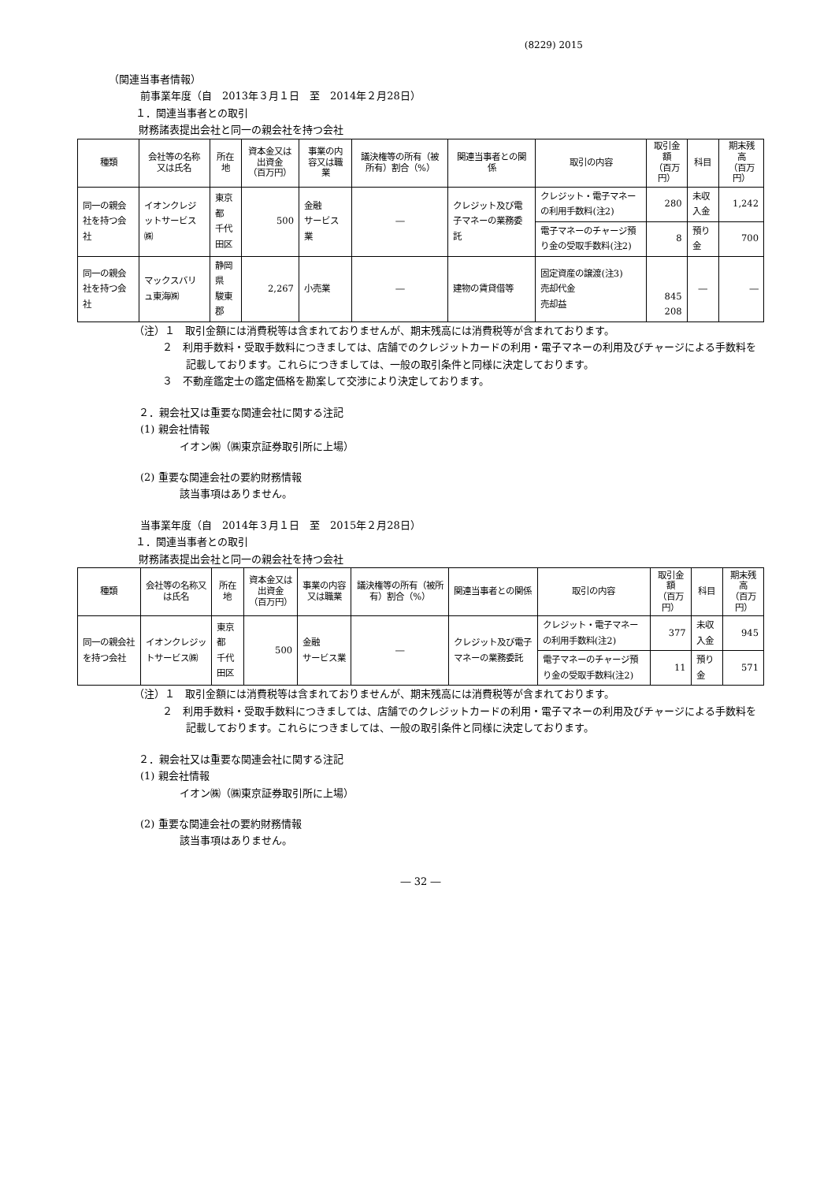(8229) 2015
（関連当事者情報）
前事業年度（自　2013年３月１日　至　2014年２月28日）
１．関連当事者との取引
財務諸表提出会社と同一の親会社を持つ会社
| 種類 | 会社等の名称又は氏名 | 所在地 | 資本金又は出資金 （百万円） | 事業の内容又は職業 | 議決権等の所有（被所有）割合（%） | 関連当事者との関係 | 取引の内容 | 取引金額 （百万円） | 科目 | 期末残高 （百万円） |
| --- | --- | --- | --- | --- | --- | --- | --- | --- | --- | --- |
| 同一の親会社を持つ会社 | イオンクレジットサービス㈱ | 東京都 千代田区 | 500 | 金融 サービス業 | ― | クレジット及び電子マネーの業務委託 | クレジット・電子マネーの利用手数料(注2) | 280 | 未収入金 | 1,242 |
| | | | | | | | 電子マネーのチャージ預り金の受取手数料(注2) | 8 | 預り金 | 700 |
| 同一の親会社を持つ会社 | マックスバリュ東海㈱ | 静岡県 駿東郡 | 2,267 | 小売業 | ― | 建物の賃貸借等 | 固定資産の譲渡(注3) 売却代金 売却益 | 845 208 | ― | ― |
（注）１　取引金額には消費税等は含まれておりませんが、期末残高には消費税等が含まれております。
２　利用手数料・受取手数料につきましては、店舗でのクレジットカードの利用・電子マネーの利用及びチャージによる手数料を記載しております。これらにつきましては、一般の取引条件と同様に決定しております。
３　不動産鑑定士の鑑定価格を勘案して交渉により決定しております。
２．親会社又は重要な関連会社に関する注記
(1) 親会社情報
イオン㈱（㈱東京証券取引所に上場）
(2) 重要な関連会社の要約財務情報
該当事項はありません。
当事業年度（自　2014年３月１日　至　2015年２月28日）
１．関連当事者との取引
財務諸表提出会社と同一の親会社を持つ会社
| 種類 | 会社等の名称又は氏名 | 所在地 | 資本金又は出資金 （百万円） | 事業の内容又は職業 | 議決権等の所有（被所有）割合（%） | 関連当事者との関係 | 取引の内容 | 取引金額 （百万円） | 科目 | 期末残高 （百万円） |
| --- | --- | --- | --- | --- | --- | --- | --- | --- | --- | --- |
| 同一の親会社を持つ会社 | イオンクレジットサービス㈱ | 東京都 千代田区 | 500 | 金融 サービス業 | ― | クレジット及び電子マネーの業務委託 | クレジット・電子マネーの利用手数料(注2) | 377 | 未収入金 | 945 |
| | | | | | | | 電子マネーのチャージ預り金の受取手数料(注2) | 11 | 預り金 | 571 |
（注）１　取引金額には消費税等は含まれておりませんが、期末残高には消費税等が含まれております。
２　利用手数料・受取手数料につきましては、店舗でのクレジットカードの利用・電子マネーの利用及びチャージによる手数料を記載しております。これらにつきましては、一般の取引条件と同様に決定しております。
２．親会社又は重要な関連会社に関する注記
(1) 親会社情報
イオン㈱（㈱東京証券取引所に上場）
(2) 重要な関連会社の要約財務情報
該当事項はありません。
― 32 ―